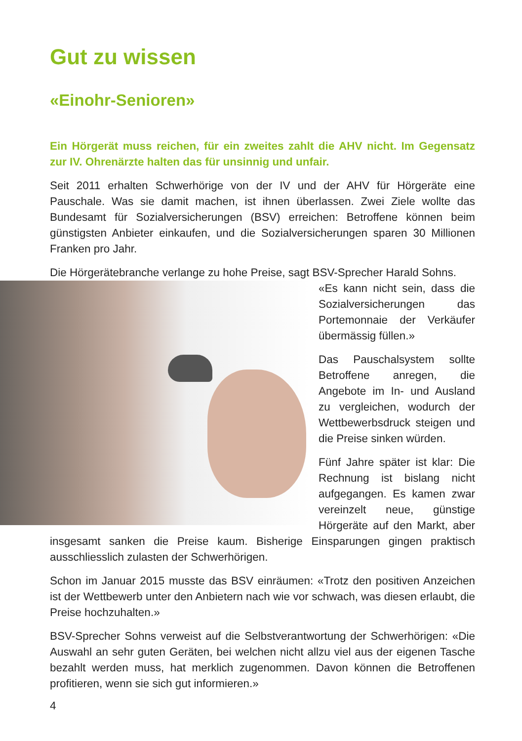Gut zu wissen
«Einohr-Senioren»
Ein Hörgerät muss reichen, für ein zweites zahlt die AHV nicht. Im Gegensatz zur IV. Ohrenärzte halten das für unsinnig und unfair.
Seit 2011 erhalten Schwerhörige von der IV und der AHV für Hörgeräte eine Pauschale. Was sie damit machen, ist ihnen überlassen. Zwei Ziele wollte das Bundesamt für Sozialversicherungen (BSV) erreichen: Betroffene können beim günstigsten Anbieter einkaufen, und die Sozialversicherungen sparen 30 Millionen Franken pro Jahr.
Die Hörgerätebranche verlange zu hohe Preise, sagt BSV-Sprecher Harald Sohns.
«Es kann nicht sein, dass die Sozialversicherungen das Portemonnaie der Verkäufer übermässig füllen.»
Das Pauschalsystem sollte Betroffene anregen, die Angebote im In- und Ausland zu vergleichen, wodurch der Wettbewerbsdruck steigen und die Preise sinken würden.
Fünf Jahre später ist klar: Die Rechnung ist bislang nicht aufgegangen. Es kamen zwar vereinzelt neue, günstige Hörgeräte auf den Markt, aber insgesamt sanken die Preise kaum. Bisherige Einsparungen gingen praktisch ausschliesslich zulasten der Schwerhörigen.
Schon im Januar 2015 musste das BSV einräumen: «Trotz den positiven Anzeichen ist der Wettbewerb unter den Anbietern nach wie vor schwach, was diesen erlaubt, die Preise hochzuhalten.»
BSV-Sprecher Sohns verweist auf die Selbstverantwortung der Schwerhörigen: «Die Auswahl an sehr guten Geräten, bei welchen nicht allzu viel aus der eigenen Tasche bezahlt werden muss, hat merklich zugenommen. Davon können die Betroffenen profitieren, wenn sie sich gut informieren.»
4